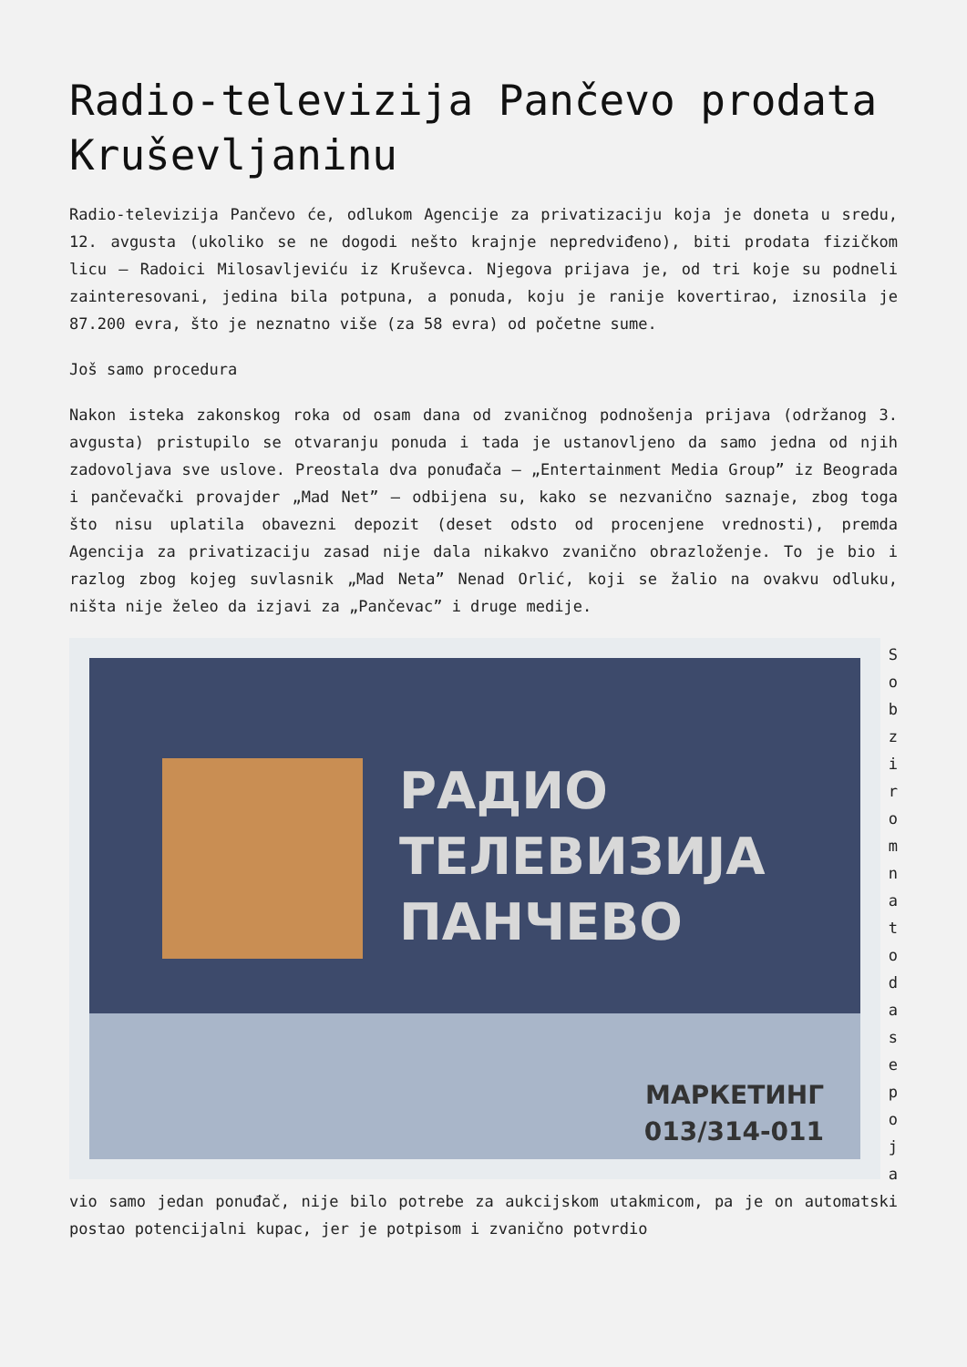Radio-televizija Pančevo prodata Kruševljaninu
Radio-televizija Pančevo će, odlukom Agencije za privatizaciju koja je doneta u sredu, 12. avgusta (ukoliko se ne dogodi nešto krajnje nepredviđeno), biti prodata fizičkom licu – Radoici Milosavljeviću iz Kruševca. Njegova prijava je, od tri koje su podneli zainteresovani, jedina bila potpuna, a ponuda, koju je ranije kovertirao, iznosila je 87.200 evra, što je neznatno više (za 58 evra) od početne sume.
Još samo procedura
Nakon isteka zakonskog roka od osam dana od zvaničnog podnošenja prijava (održanog 3. avgusta) pristupilo se otvaranju ponuda i tada je ustanovljeno da samo jedna od njih zadovoljava sve uslove. Preostala dva ponuđača – „Entertainment Media Group” iz Beograda i pančevački provajder „Mad Net” – odbijena su, kako se nezvanično saznaje, zbog toga što nisu uplatila obavezni depozit (deset odsto od procenjene vrednosti), premda Agencija za privatizaciju zasad nije dala nikakvo zvanično obrazloženje. To je bio i razlog zbog kojeg suvlasnik „Mad Neta” Nenad Orlić, koji se žalio na ovakvu odluku, ništa nije želeo da izjavi za „Pančevac” i druge medije.
РАДИО
ТЕЛЕВИЗИЈА
ПАНЧЕВО
МАРКЕТИНГ
013/314-011
S o b z i r o m n a t o d a s e p o j a
vio samo jedan ponuđač, nije bilo potrebe za aukcijskom utakmicom, pa je on automatski postao potencijalni kupac, jer je potpisom i zvanično potvrdio